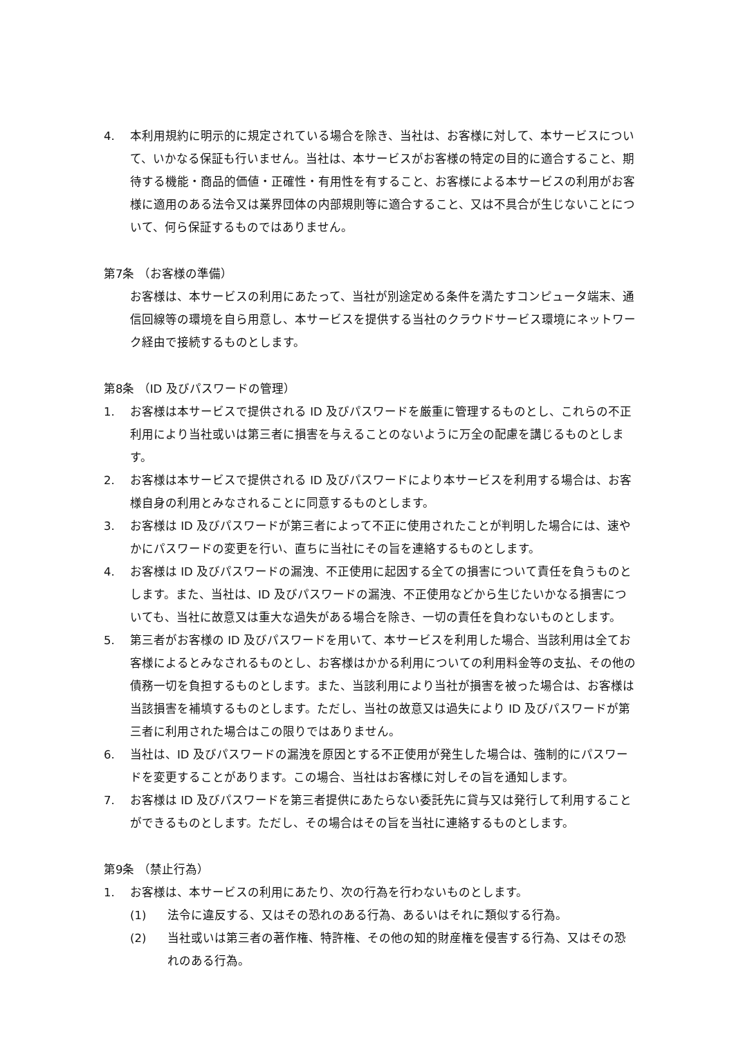4. 本利用規約に明示的に規定されている場合を除き、当社は、お客様に対して、本サービスについて、いかなる保証も行いません。当社は、本サービスがお客様の特定の目的に適合すること、期待する機能・商品的価値・正確性・有用性を有すること、お客様による本サービスの利用がお客様に適用のある法令又は業界団体の内部規則等に適合すること、又は不具合が生じないことについて、何ら保証するものではありません。
第7条 （お客様の準備）
お客様は、本サービスの利用にあたって、当社が別途定める条件を満たすコンピュータ端末、通信回線等の環境を自ら用意し、本サービスを提供する当社のクラウドサービス環境にネットワーク経由で接続するものとします。
第8条 （ID 及びパスワードの管理）
1. お客様は本サービスで提供される ID 及びパスワードを厳重に管理するものとし、これらの不正利用により当社或いは第三者に損害を与えることのないように万全の配慮を講じるものとします。
2. お客様は本サービスで提供される ID 及びパスワードにより本サービスを利用する場合は、お客様自身の利用とみなされることに同意するものとします。
3. お客様は ID 及びパスワードが第三者によって不正に使用されたことが判明した場合には、速やかにパスワードの変更を行い、直ちに当社にその旨を連絡するものとします。
4. お客様は ID 及びパスワードの漏洩、不正使用に起因する全ての損害について責任を負うものとします。また、当社は、ID 及びパスワードの漏洩、不正使用などから生じたいかなる損害についても、当社に故意又は重大な過失がある場合を除き、一切の責任を負わないものとします。
5. 第三者がお客様の ID 及びパスワードを用いて、本サービスを利用した場合、当該利用は全てお客様によるとみなされるものとし、お客様はかかる利用についての利用料金等の支払、その他の債務一切を負担するものとします。また、当該利用により当社が損害を被った場合は、お客様は当該損害を補填するものとします。ただし、当社の故意又は過失により ID 及びパスワードが第三者に利用された場合はこの限りではありません。
6. 当社は、ID 及びパスワードの漏洩を原因とする不正使用が発生した場合は、強制的にパスワードを変更することがあります。この場合、当社はお客様に対しその旨を通知します。
7. お客様は ID 及びパスワードを第三者提供にあたらない委託先に貸与又は発行して利用することができるものとします。ただし、その場合はその旨を当社に連絡するものとします。
第9条 （禁止行為）
1. お客様は、本サービスの利用にあたり、次の行為を行わないものとします。
(1) 法令に違反する、又はその恐れのある行為、あるいはそれに類似する行為。
(2) 当社或いは第三者の著作権、特許権、その他の知的財産権を侵害する行為、又はその恐れのある行為。